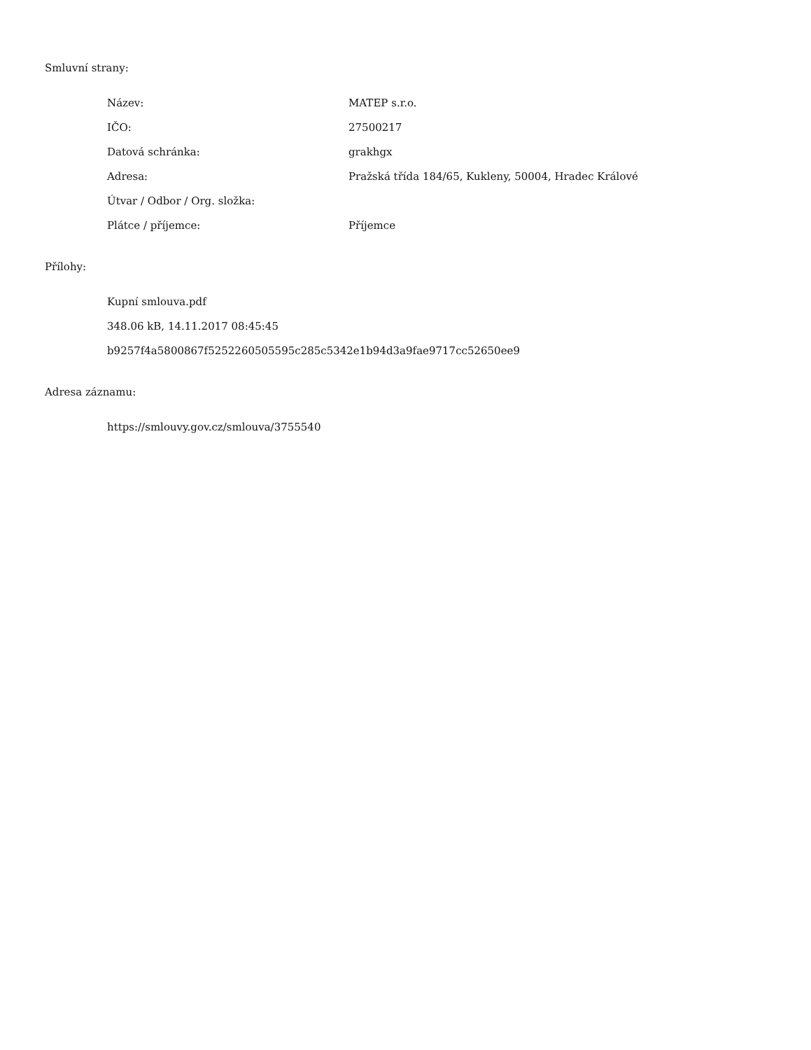Smluvní strany:
| Název: | MATEP s.r.o. |
| IČO: | 27500217 |
| Datová schránka: | grakhgx |
| Adresa: | Pražská třída 184/65, Kukleny, 50004, Hradec Králové |
| Útvar / Odbor / Org. složka: | |
| Plátce / příjemce: | Příjemce |
Přílohy:
Kupní smlouva.pdf
348.06 kB, 14.11.2017 08:45:45
b9257f4a5800867f5252260505595c285c5342e1b94d3a9fae9717cc52650ee9
Adresa záznamu:
https://smlouvy.gov.cz/smlouva/3755540